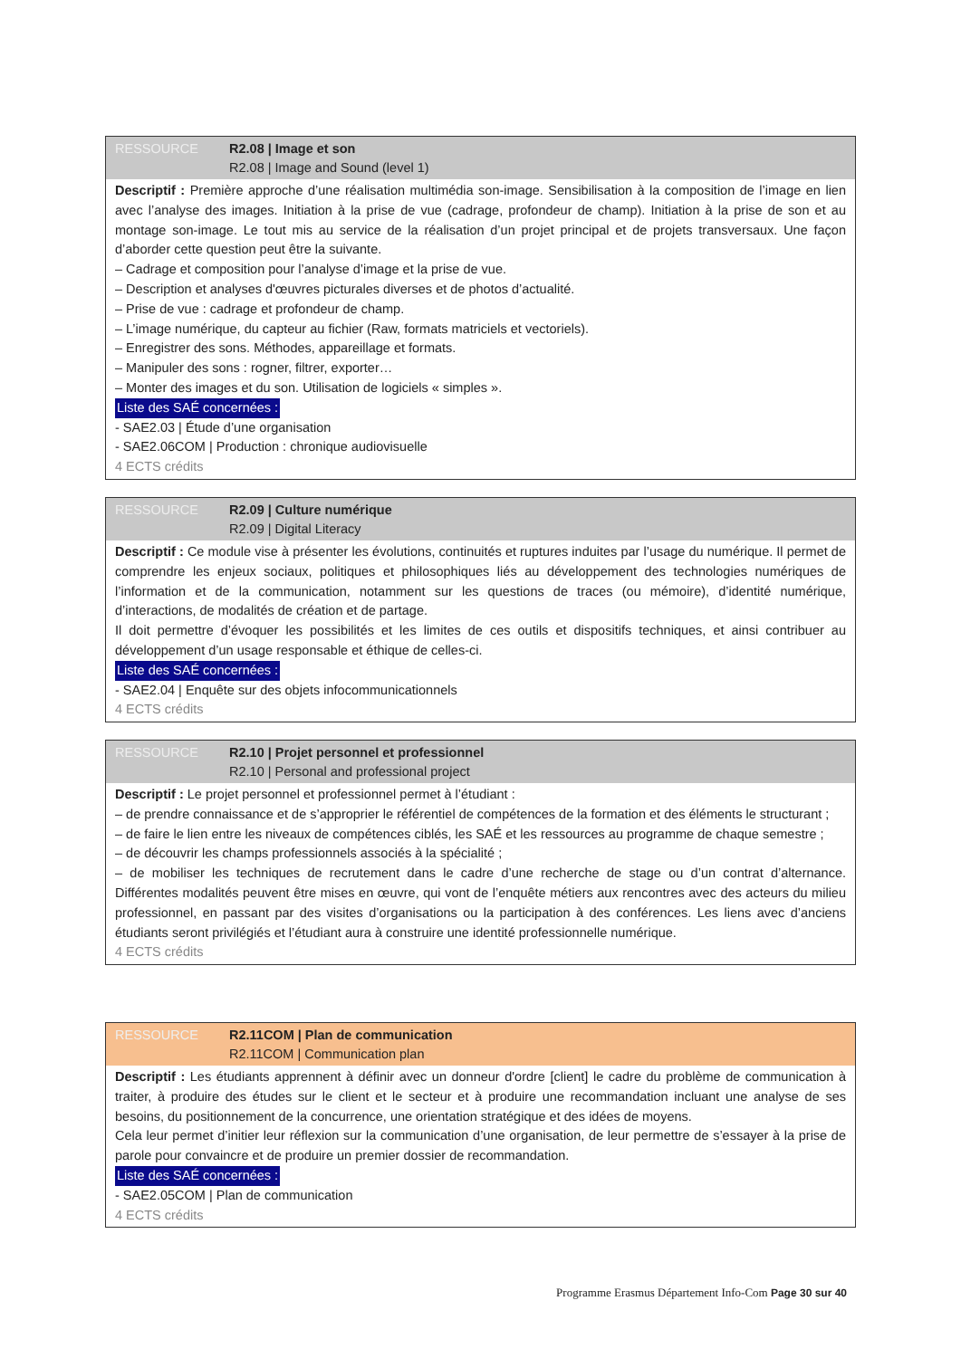RESSOURCE R2.08 | Image et son
R2.08 | Image and Sound (level 1)
Descriptif : Première approche d’une réalisation multimédia son-image. Sensibilisation à la composition de l’image en lien avec l’analyse des images. Initiation à la prise de vue (cadrage, profondeur de champ). Initiation à la prise de son et au montage son-image. Le tout mis au service de la réalisation d’un projet principal et de projets transversaux. Une façon d’aborder cette question peut être la suivante.
– Cadrage et composition pour l’analyse d’image et la prise de vue.
– Description et analyses d'œuvres picturales diverses et de photos d’actualité.
– Prise de vue : cadrage et profondeur de champ.
– L’image numérique, du capteur au fichier (Raw, formats matriciels et vectoriels).
– Enregistrer des sons. Méthodes, appareillage et formats.
– Manipuler des sons : rogner, filtrer, exporter…
– Monter des images et du son. Utilisation de logiciels « simples ».
Liste des SAÉ concernées :
- SAE2.03 | Étude d’une organisation
- SAE2.06COM | Production : chronique audiovisuelle
4 ECTS crédits
RESSOURCE R2.09 | Culture numérique
R2.09 | Digital Literacy
Descriptif : Ce module vise à présenter les évolutions, continuités et ruptures induites par l’usage du numérique. Il permet de comprendre les enjeux sociaux, politiques et philosophiques liés au développement des technologies numériques de l’information et de la communication, notamment sur les questions de traces (ou mémoire), d’identité numérique, d’interactions, de modalités de création et de partage.
Il doit permettre d’évoquer les possibilités et les limites de ces outils et dispositifs techniques, et ainsi contribuer au développement d’un usage responsable et éthique de celles-ci.
Liste des SAÉ concernées :
- SAE2.04 | Enquête sur des objets infocommunicationnels
4 ECTS crédits
RESSOURCE R2.10 | Projet personnel et professionnel
R2.10 | Personal and professional project
Descriptif : Le projet personnel et professionnel permet à l’étudiant :
– de prendre connaissance et de s’approprier le référentiel de compétences de la formation et des éléments le structurant ;
– de faire le lien entre les niveaux de compétences ciblés, les SAÉ et les ressources au programme de chaque semestre ;
– de découvrir les champs professionnels associés à la spécialité ;
– de mobiliser les techniques de recrutement dans le cadre d’une recherche de stage ou d’un contrat d’alternance. Différentes modalités peuvent être mises en œuvre, qui vont de l’enquête métiers aux rencontres avec des acteurs du milieu professionnel, en passant par des visites d’organisations ou la participation à des conférences. Les liens avec d’anciens étudiants seront privilégiés et l’étudiant aura à construire une identité professionnelle numérique.
4 ECTS crédits
RESSOURCE R2.11COM | Plan de communication
R2.11COM | Communication plan
Descriptif : Les étudiants apprennent à définir avec un donneur d'ordre [client] le cadre du problème de communication à traiter, à produire des études sur le client et le secteur et à produire une recommandation incluant une analyse de ses besoins, du positionnement de la concurrence, une orientation stratégique et des idées de moyens.
Cela leur permet d’initier leur réflexion sur la communication d’une organisation, de leur permettre de s’essayer à la prise de parole pour convaincre et de produire un premier dossier de recommandation.
Liste des SAÉ concernées :
- SAE2.05COM | Plan de communication
4 ECTS crédits
Programme Erasmus Département Info-Com Page 30 sur 40